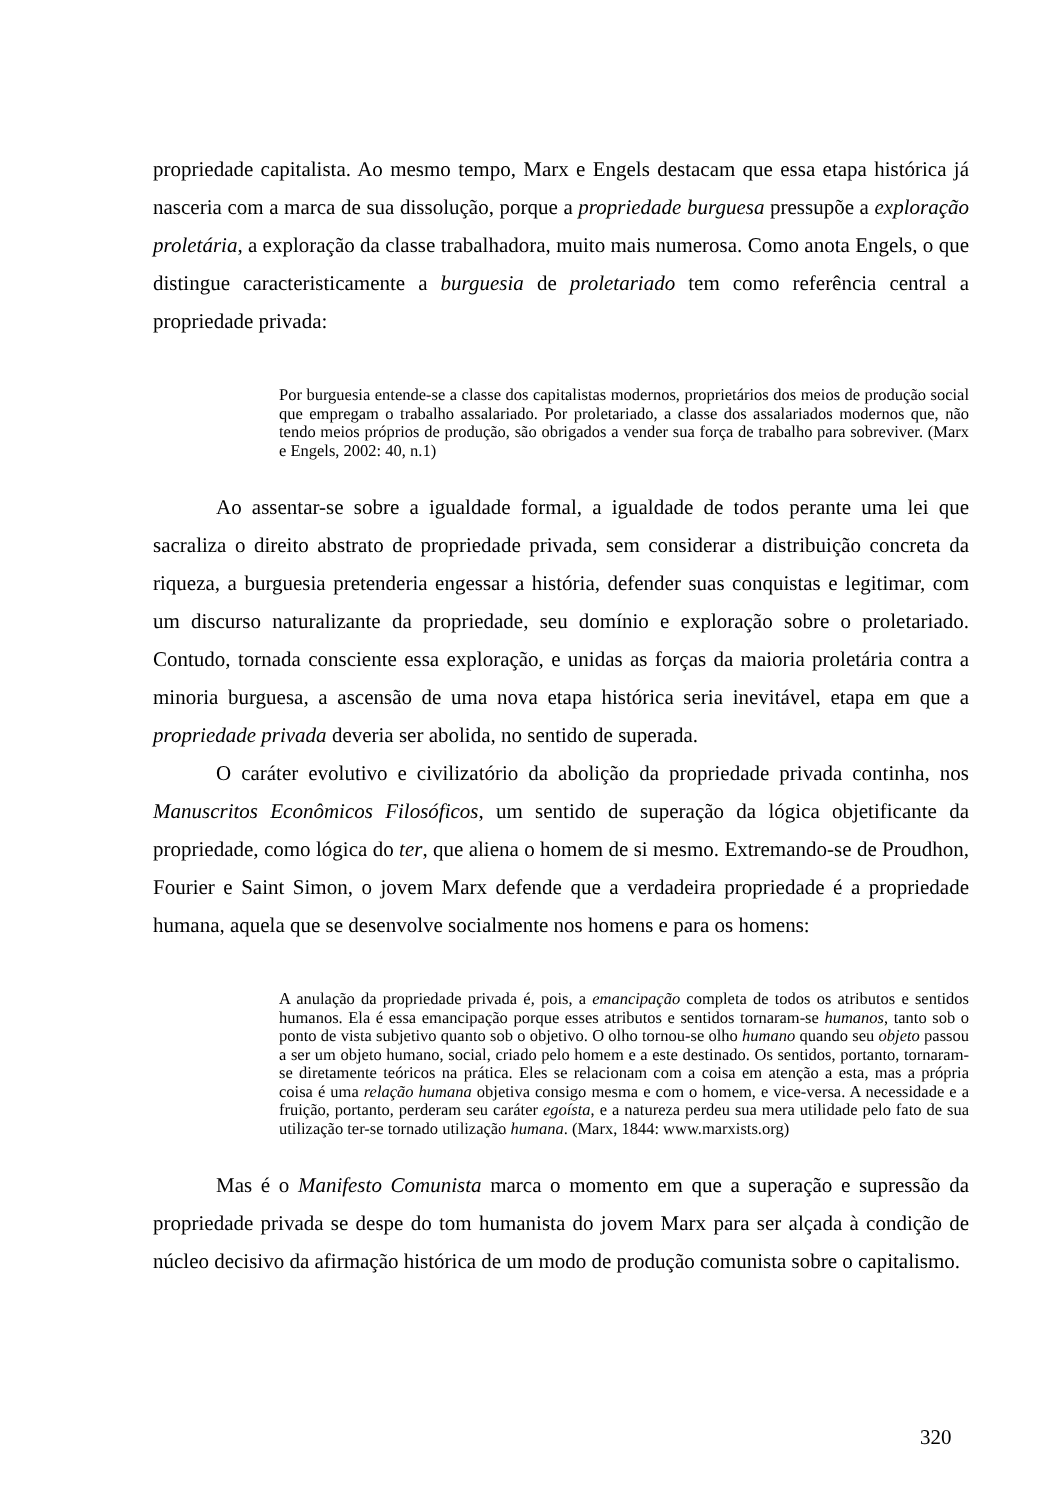propriedade capitalista. Ao mesmo tempo, Marx e Engels destacam que essa etapa histórica já nasceria com a marca de sua dissolução, porque a propriedade burguesa pressupõe a exploração proletária, a exploração da classe trabalhadora, muito mais numerosa. Como anota Engels, o que distingue caracteristicamente a burguesia de proletariado tem como referência central a propriedade privada:
Por burguesia entende-se a classe dos capitalistas modernos, proprietários dos meios de produção social que empregam o trabalho assalariado. Por proletariado, a classe dos assalariados modernos que, não tendo meios próprios de produção, são obrigados a vender sua força de trabalho para sobreviver. (Marx e Engels, 2002: 40, n.1)
Ao assentar-se sobre a igualdade formal, a igualdade de todos perante uma lei que sacraliza o direito abstrato de propriedade privada, sem considerar a distribuição concreta da riqueza, a burguesia pretenderia engessar a história, defender suas conquistas e legitimar, com um discurso naturalizante da propriedade, seu domínio e exploração sobre o proletariado. Contudo, tornada consciente essa exploração, e unidas as forças da maioria proletária contra a minoria burguesa, a ascensão de uma nova etapa histórica seria inevitável, etapa em que a propriedade privada deveria ser abolida, no sentido de superada.
O caráter evolutivo e civilizatório da abolição da propriedade privada continha, nos Manuscritos Econômicos Filosóficos, um sentido de superação da lógica objetificante da propriedade, como lógica do ter, que aliena o homem de si mesmo. Extremando-se de Proudhon, Fourier e Saint Simon, o jovem Marx defende que a verdadeira propriedade é a propriedade humana, aquela que se desenvolve socialmente nos homens e para os homens:
A anulação da propriedade privada é, pois, a emancipação completa de todos os atributos e sentidos humanos. Ela é essa emancipação porque esses atributos e sentidos tornaram-se humanos, tanto sob o ponto de vista subjetivo quanto sob o objetivo. O olho tornou-se olho humano quando seu objeto passou a ser um objeto humano, social, criado pelo homem e a este destinado. Os sentidos, portanto, tornaram-se diretamente teóricos na prática. Eles se relacionam com a coisa em atenção a esta, mas a própria coisa é uma relação humana objetiva consigo mesma e com o homem, e vice-versa. A necessidade e a fruição, portanto, perderam seu caráter egoísta, e a natureza perdeu sua mera utilidade pelo fato de sua utilização ter-se tornado utilização humana. (Marx, 1844: www.marxists.org)
Mas é o Manifesto Comunista marca o momento em que a superação e supressão da propriedade privada se despe do tom humanista do jovem Marx para ser alçada à condição de núcleo decisivo da afirmação histórica de um modo de produção comunista sobre o capitalismo.
320